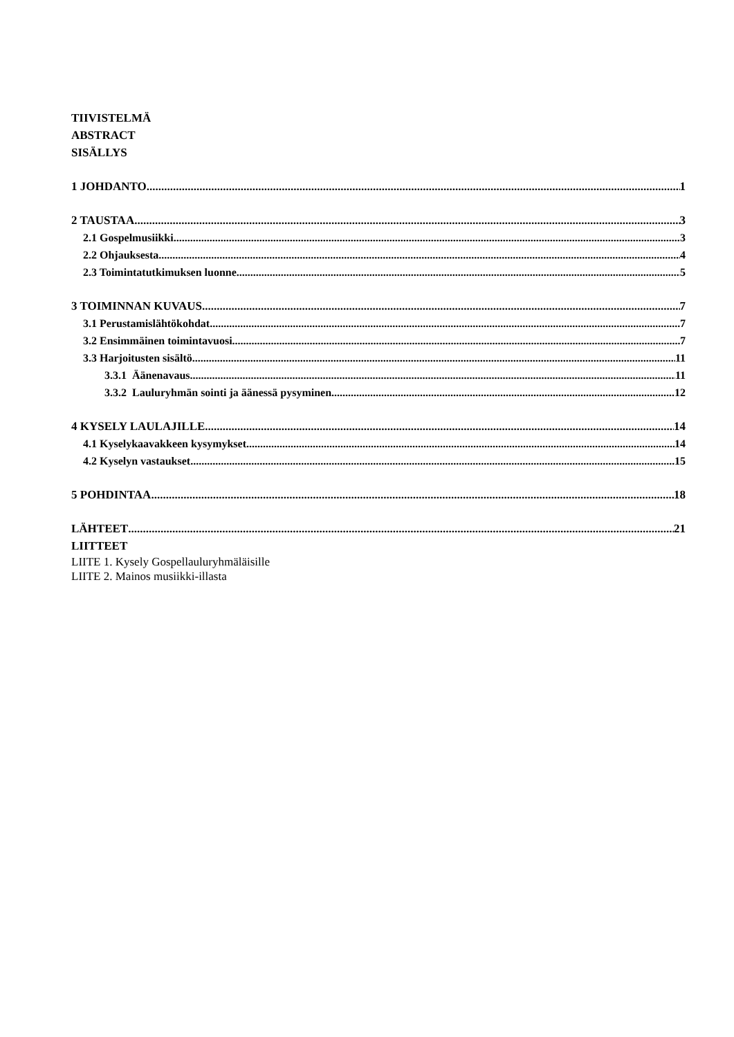TIIVISTELMÄ
ABSTRACT
SISÄLLYS
1 JOHDANTO 1
2 TAUSTAA 3
2.1 Gospelmusiikki 3
2.2 Ohjauksesta 4
2.3 Toimintatutkimuksen luonne 5
3 TOIMINNAN KUVAUS 7
3.1 Perustamislähtökohdat 7
3.2 Ensimmäinen toimintavuosi 7
3.3 Harjoitusten sisältö 11
3.3.1 Äänenavaus 11
3.3.2 Lauluryhmän sointi ja äänessä pysyminen 12
4 KYSELY LAULAJILLE 14
4.1 Kyselykaavakkeen kysymykset 14
4.2 Kyselyn vastaukset 15
5 POHDINTAA 18
LÄHTEET 21
LIITTEET
LIITE 1. Kysely Gospellauluryhmäläisille
LIITE 2. Mainos musiikki-illasta